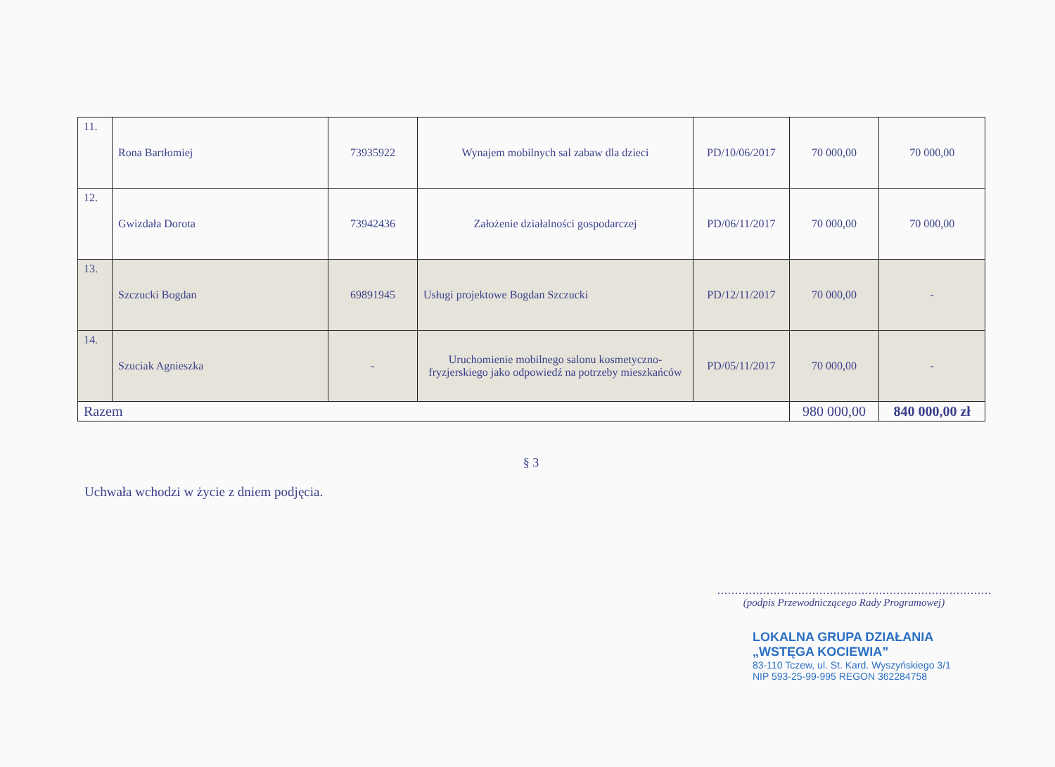| 11. | Rona Bartłomiej | 73935922 | Wynajem mobilnych sal zabaw dla dzieci | PD/10/06/2017 | 70 000,00 | 70 000,00 |
| 12. | Gwizdała Dorota | 73942436 | Założenie działalności gospodarczej | PD/06/11/2017 | 70 000,00 | 70 000,00 |
| 13. | Szczucki Bogdan | 69891945 | Usługi projektowe Bogdan Szczucki | PD/12/11/2017 | 70 000,00 | - |
| 14. | Szuciak Agnieszka | - | Uruchomienie mobilnego salonu kosmetyczno-fryzjerskiego jako odpowiedź na potrzeby mieszkańców | PD/05/11/2017 | 70 000,00 | - |
| Razem | | | | | 980 000,00 | 840 000,00 zł |
§ 3
Uchwała wchodzi w życie z dniem podjęcia.
..............................................................................
(podpis Przewodniczącego Rady Programowej)
LOKALNA GRUPA DZIAŁANIA
„WSTĘGA KOCIEWIA”
83-110 Tczew, ul. St. Kard. Wyszyńskiego 3/1
NIP 593-25-99-995 REGON 362284758